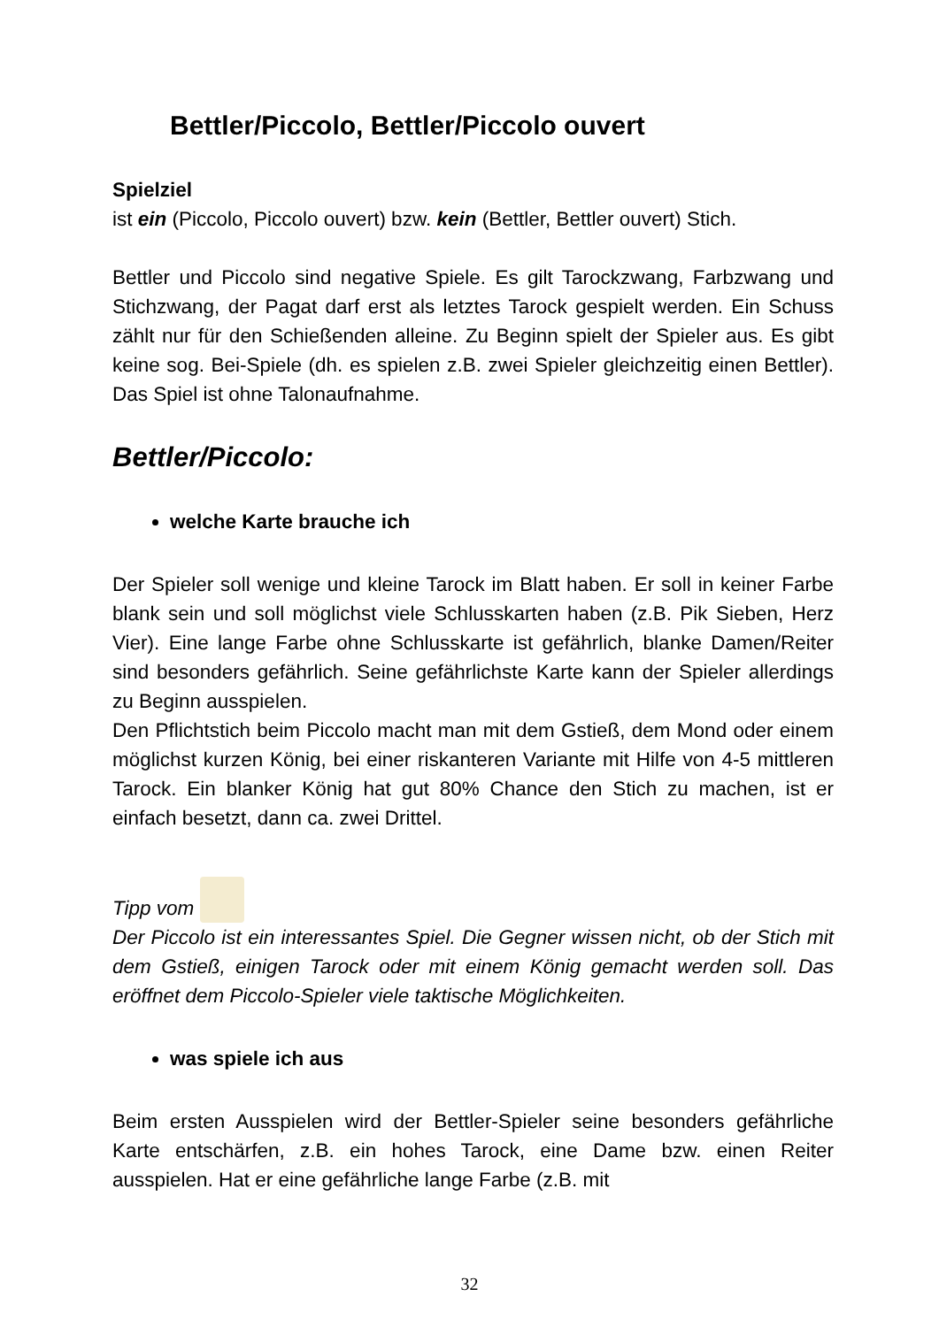Bettler/Piccolo, Bettler/Piccolo ouvert
Spielziel
ist ein (Piccolo, Piccolo ouvert) bzw. kein (Bettler, Bettler ouvert) Stich.
Bettler und Piccolo sind negative Spiele. Es gilt Tarockzwang, Farbzwang und Stichzwang, der Pagat darf erst als letztes Tarock gespielt werden. Ein Schuss zählt nur für den Schießenden alleine. Zu Beginn spielt der Spieler aus. Es gibt keine sog. Bei-Spiele (dh. es spielen z.B. zwei Spieler gleichzeitig einen Bettler). Das Spiel ist ohne Talonaufnahme.
Bettler/Piccolo:
welche Karte brauche ich
Der Spieler soll wenige und kleine Tarock im Blatt haben. Er soll in keiner Farbe blank sein und soll möglichst viele Schlusskarten haben (z.B. Pik Sieben, Herz Vier). Eine lange Farbe ohne Schlusskarte ist gefährlich, blanke Damen/Reiter sind besonders gefährlich. Seine gefährlichste Karte kann der Spieler allerdings zu Beginn ausspielen.
Den Pflichtstich beim Piccolo macht man mit dem Gstieß, dem Mond oder einem möglichst kurzen König, bei einer riskanteren Variante mit Hilfe von 4-5 mittleren Tarock. Ein blanker König hat gut 80% Chance den Stich zu machen, ist er einfach besetzt, dann ca. zwei Drittel.
Tipp vom
Der Piccolo ist ein interessantes Spiel. Die Gegner wissen nicht, ob der Stich mit dem Gstieß, einigen Tarock oder mit einem König gemacht werden soll. Das eröffnet dem Piccolo-Spieler viele taktische Möglichkeiten.
was spiele ich aus
Beim ersten Ausspielen wird der Bettler-Spieler seine besonders gefährliche Karte entschärfen, z.B. ein hohes Tarock, eine Dame bzw. einen Reiter ausspielen. Hat er eine gefährliche lange Farbe (z.B. mit
32